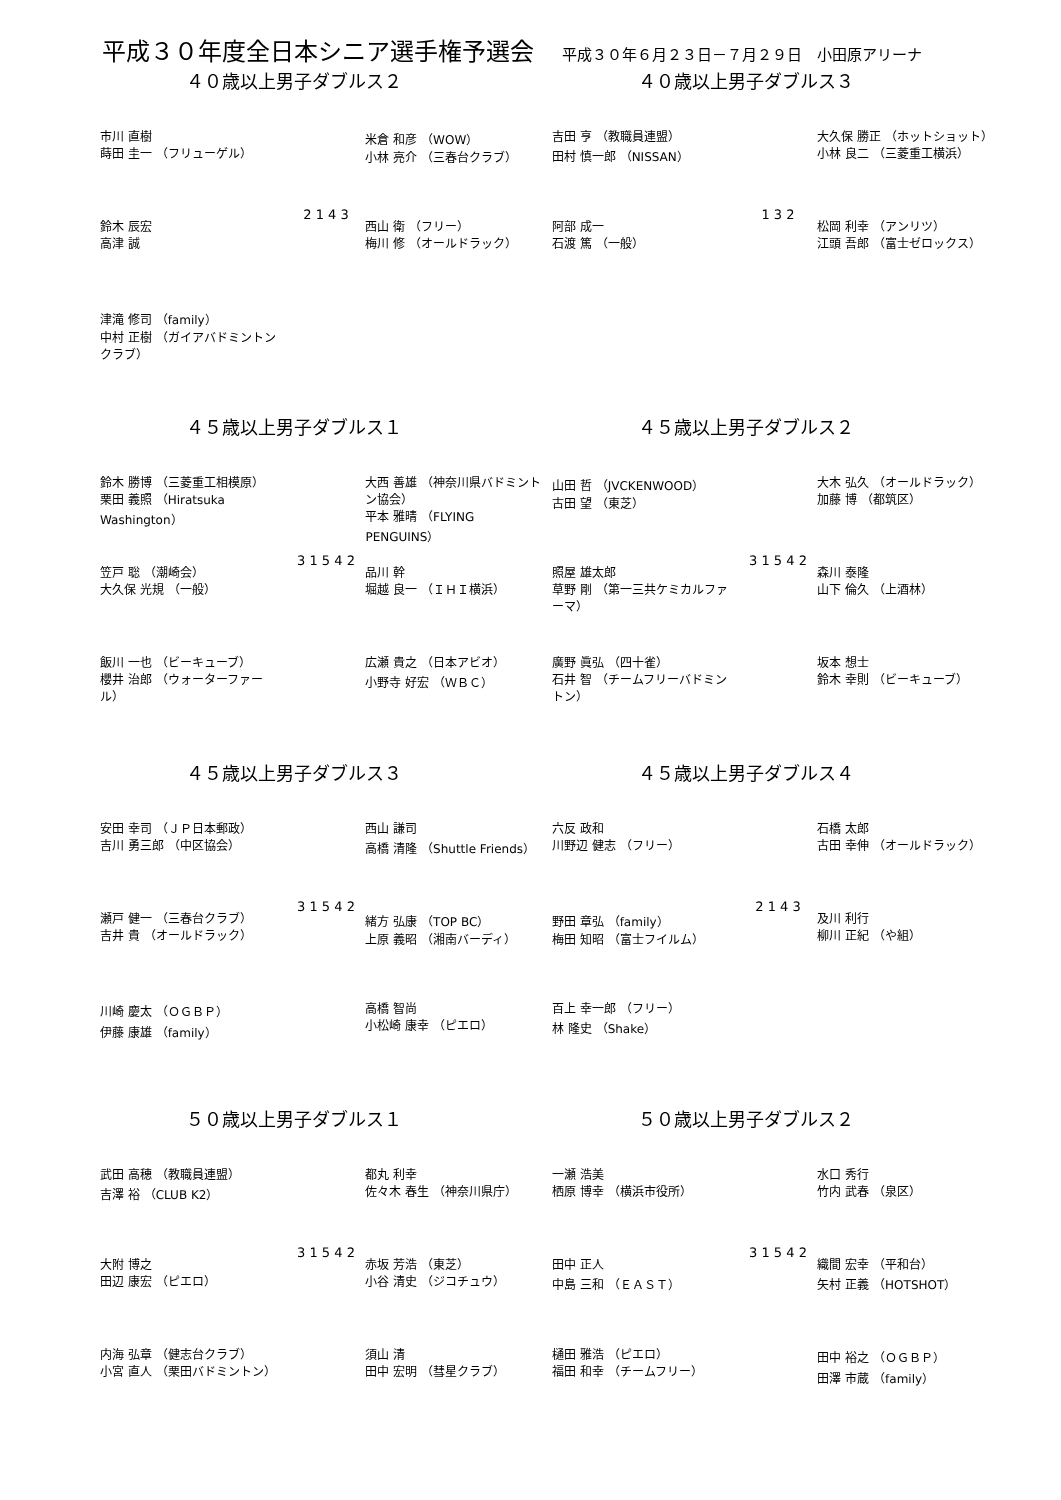平成３０年度全日本シニア選手権予選会
平成３０年６月２３日－７月２９日　小田原アリーナ
４０歳以上男子ダブルス２
市川 直樹
蒔田 圭一 （フリューゲル）
鈴木 辰宏
高津 誠
津滝 修司 （family）
中村 正樹 （ガイアバドミントンクラブ）
2 1 4 3
米倉 和彦 （WOW）
小林 亮介 （三春台クラブ）
西山 衛 （フリー）
梅川 修 （オールドラック）
４０歳以上男子ダブルス３
吉田 亨 （教職員連盟）
田村 慎一郎 （NISSAN）
阿部 成一
石渡 篤 （一般）
1 3 2
大久保 勝正 （ホットショット）
小林 良二 （三菱重工横浜）
松岡 利幸 （アンリツ）
江頭 吾郎 （富士ゼロックス）
４５歳以上男子ダブルス１
鈴木 勝博 （三菱重工相模原）
栗田 義照 （Hiratsuka Washington）
笠戸 聡 （潮崎会）
大久保 光規 （一般）
飯川 一也 （ビーキューブ）
櫻井 治郎 （ウォーターファール）
3 1 5 4 2
大西 善雄 （神奈川県バドミントン協会）
平本 雅晴 （FLYING PENGUINS）
品川 幹
堀越 良一 （ＩＨＩ横浜）
広瀬 貴之 （日本アビオ）
小野寺 好宏 （ＷＢＣ）
４５歳以上男子ダブルス２
山田 哲 （JVCKENWOOD）
古田 望 （東芝）
照屋 雄太郎
草野 剛 （第一三共ケミカルファーマ）
廣野 眞弘 （四十雀）
石井 智 （チームフリーバドミントン）
3 1 5 4 2
大木 弘久 （オールドラック）
加藤 博 （都筑区）
森川 泰隆
山下 倫久 （上酒林）
坂本 想士
鈴木 幸則 （ビーキューブ）
４５歳以上男子ダブルス３
安田 幸司 （ＪＰ日本郵政）
吉川 勇三郎 （中区協会）
瀬戸 健一 （三春台クラブ）
吉井 貴 （オールドラック）
川崎 慶太 （ＯＧＢＰ）
伊藤 康雄 （family）
3 1 5 4 2
西山 謙司
高橋 清隆 （Shuttle Friends）
緒方 弘康 （TOP BC）
上原 義昭 （湘南バーディ）
高橋 智尚
小松崎 康幸 （ピエロ）
４５歳以上男子ダブルス４
六反 政和
川野辺 健志 （フリー）
野田 章弘 （family）
梅田 知昭 （富士フイルム）
百上 幸一郎 （フリー）
林 隆史 （Shake）
2 1 4 3
石橋 太郎
古田 幸伸 （オールドラック）
及川 利行
柳川 正紀 （や組）
５０歳以上男子ダブルス１
武田 高穂 （教職員連盟）
吉澤 裕 （CLUB K2）
大附 博之
田辺 康宏 （ピエロ）
内海 弘章 （健志台クラブ）
小宮 直人 （栗田バドミントン）
3 1 5 4 2
都丸 利幸
佐々木 春生 （神奈川県庁）
赤坂 芳浩 （東芝）
小谷 清史 （ジコチュウ）
須山 清
田中 宏明 （彗星クラブ）
５０歳以上男子ダブルス２
一瀬 浩美
栖原 博幸 （横浜市役所）
田中 正人
中島 三和 （ＥＡＳＴ）
樋田 雅浩 （ピエロ）
福田 和幸 （チームフリー）
3 1 5 4 2
水口 秀行
竹内 武春 （泉区）
織間 宏幸 （平和台）
矢村 正義 （HOTSHOT）
田中 裕之 （ＯＧＢＰ）
田澤 市蔵 （family）